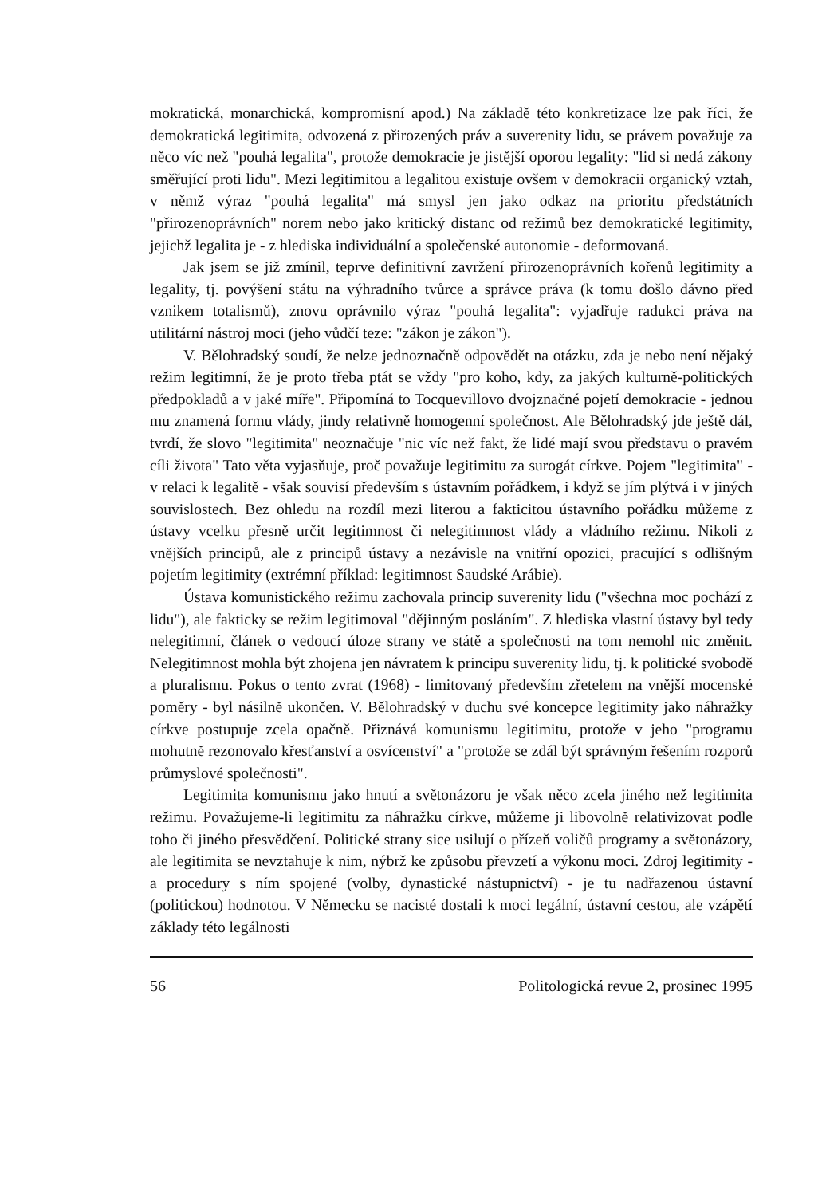mokratická, monarchická, kompromisní apod.) Na základě této konkretizace lze pak říci, že demokratická legitimita, odvozená z přirozených práv a suverenity lidu, se právem považuje za něco víc než "pouhá legalita", protože demokracie je jistější oporou legality: "lid si nedá zákony směřující proti lidu". Mezi legitimitou a legalitou existuje ovšem v demokracii organický vztah, v němž výraz "pouhá legalita" má smysl jen jako odkaz na prioritu předstátních "přirozenoprávních" norem nebo jako kritický distanc od režimů bez demokratické legitimity, jejichž legalita je - z hlediska individuální a společenské autonomie - deformovaná.
Jak jsem se již zmínil, teprve definitivní zavržení přirozenoprávních kořenů legitimity a legality, tj. povýšení státu na výhradního tvůrce a správce práva (k tomu došlo dávno před vznikem totalismů), znovu oprávnilo výraz "pouhá legalita": vyjadřuje radukci práva na utilitární nástroj moci (jeho vůdčí teze: "zákon je zákon").
V. Bělohradský soudí, že nelze jednoznačně odpovědět na otázku, zda je nebo není nějaký režim legitimní, že je proto třeba ptát se vždy "pro koho, kdy, za jakých kulturně-politických předpokladů a v jaké míře". Připomíná to Tocquevillovo dvojznačné pojetí demokracie - jednou mu znamená formu vlády, jindy relativně homogenní společnost. Ale Bělohradský jde ještě dál, tvrdí, že slovo "legitimita" neoznačuje "nic víc než fakt, že lidé mají svou představu o pravém cíli života" Tato věta vyjasňuje, proč považuje legitimitu za surogát církve. Pojem "legitimita" - v relaci k legalitě - však souvisí především s ústavním pořádkem, i když se jím plýtvá i v jiných souvislostech. Bez ohledu na rozdíl mezi literou a fakticitou ústavního pořádku můžeme z ústavy vcelku přesně určit legitimnost či nelegitimnost vlády a vládního režimu. Nikoli z vnějších principů, ale z principů ústavy a nezávisle na vnitřní opozici, pracující s odlišným pojetím legitimity (extrémní příklad: legitimnost Saudské Arábie).
Ústava komunistického režimu zachovala princip suverenity lidu ("všechna moc pochází z lidu"), ale fakticky se režim legitimoval "dějinným posláním". Z hlediska vlastní ústavy byl tedy nelegitimní, článek o vedoucí úloze strany ve státě a společnosti na tom nemohl nic změnit. Nelegitimnost mohla být zhojena jen návratem k principu suverenity lidu, tj. k politické svobodě a pluralismu. Pokus o tento zvrat (1968) - limitovaný především zřetelem na vnější mocenské poměry - byl násilně ukončen. V. Bělohradský v duchu své koncepce legitimity jako náhražky církve postupuje zcela opačně. Přiznává komunismu legitimitu, protože v jeho "programu mohutně rezonovalo křesťanství a osvícenství" a "protože se zdál být správným řešením rozporů průmyslové společnosti".
Legitimita komunismu jako hnutí a světonázoru je však něco zcela jiného než legitimita režimu. Považujeme-li legitimitu za náhražku církve, můžeme ji libovolně relativizovat podle toho či jiného přesvědčení. Politické strany sice usilují o přízeň voličů programy a světonázory, ale legitimita se nevztahuje k nim, nýbrž ke způsobu převzetí a výkonu moci. Zdroj legitimity - a procedury s ním spojené (volby, dynastické nástupnictví) - je tu nadřazenou ústavní (politickou) hodnotou. V Německu se nacisté dostali k moci legální, ústavní cestou, ale vzápětí základy této legálnosti
56 Politologická revue 2, prosinec 1995